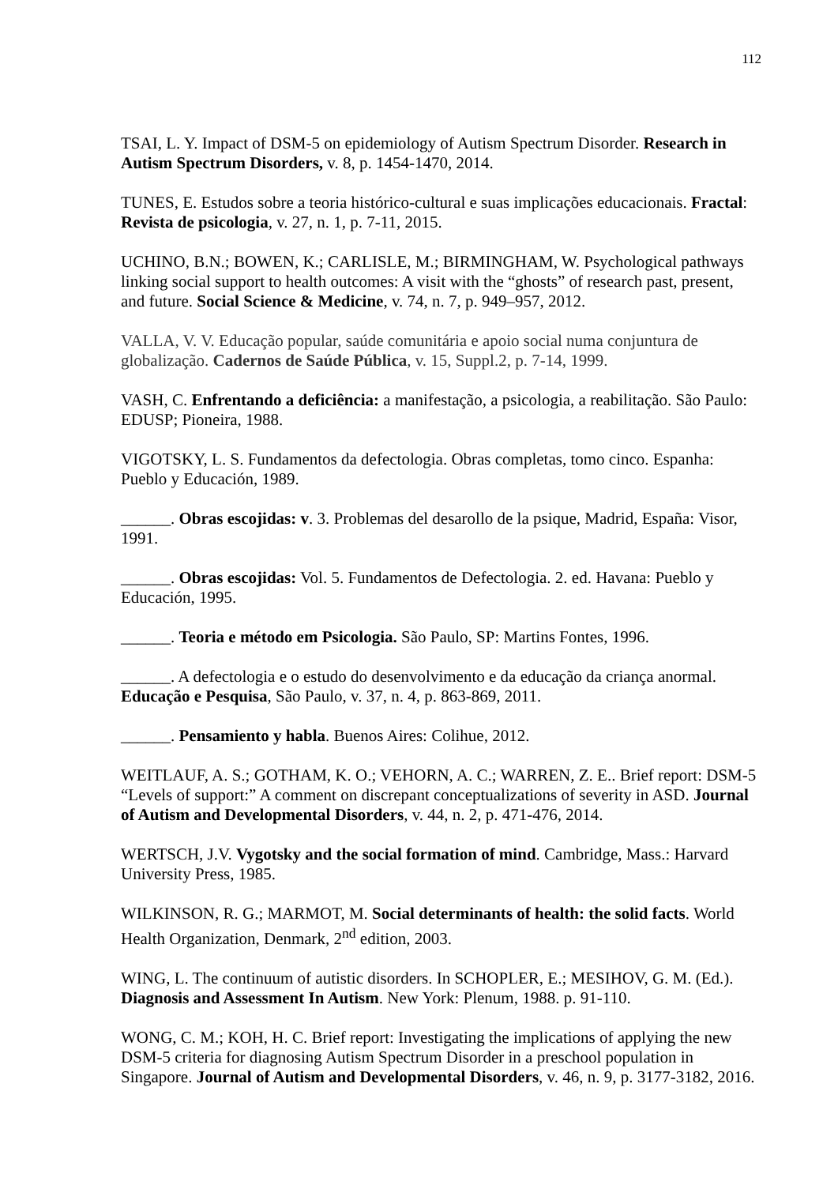112
TSAI, L. Y. Impact of DSM-5 on epidemiology of Autism Spectrum Disorder. Research in Autism Spectrum Disorders, v. 8, p. 1454-1470, 2014.
TUNES, E. Estudos sobre a teoria histórico-cultural e suas implicações educacionais. Fractal: Revista de psicologia, v. 27, n. 1, p. 7-11, 2015.
UCHINO, B.N.; BOWEN, K.; CARLISLE, M.; BIRMINGHAM, W. Psychological pathways linking social support to health outcomes: A visit with the “ghosts” of research past, present, and future. Social Science & Medicine, v. 74, n. 7, p. 949–957, 2012.
VALLA, V. V. Educação popular, saúde comunitária e apoio social numa conjuntura de globalização. Cadernos de Saúde Pública, v. 15, Suppl.2, p. 7-14, 1999.
VASH, C. Enfrentando a deficiência: a manifestação, a psicologia, a reabilitação. São Paulo: EDUSP; Pioneira, 1988.
VIGOTSKY, L. S. Fundamentos da defectologia. Obras completas, tomo cinco. Espanha: Pueblo y Educación, 1989.
______. Obras escojidas: v. 3. Problemas del desarollo de la psique, Madrid, España: Visor, 1991.
______. Obras escojidas: Vol. 5. Fundamentos de Defectologia. 2. ed. Havana: Pueblo y Educación, 1995.
______. Teoria e método em Psicologia. São Paulo, SP: Martins Fontes, 1996.
______. A defectologia e o estudo do desenvolvimento e da educação da criança anormal. Educação e Pesquisa, São Paulo, v. 37, n. 4, p. 863-869, 2011.
______. Pensamiento y habla. Buenos Aires: Colihue, 2012.
WEITLAUF, A. S.; GOTHAM, K. O.; VEHORN, A. C.; WARREN, Z. E.. Brief report: DSM-5 “Levels of support:” A comment on discrepant conceptualizations of severity in ASD. Journal of Autism and Developmental Disorders, v. 44, n. 2, p. 471-476, 2014.
WERTSCH, J.V. Vygotsky and the social formation of mind. Cambridge, Mass.: Harvard University Press, 1985.
WILKINSON, R. G.; MARMOT, M. Social determinants of health: the solid facts. World Health Organization, Denmark, 2<sup>nd</sup> edition, 2003.
WING, L. The continuum of autistic disorders. In SCHOPLER, E.; MESIHOV, G. M. (Ed.). Diagnosis and Assessment In Autism. New York: Plenum, 1988. p. 91-110.
WONG, C. M.; KOH, H. C. Brief report: Investigating the implications of applying the new DSM-5 criteria for diagnosing Autism Spectrum Disorder in a preschool population in Singapore. Journal of Autism and Developmental Disorders, v. 46, n. 9, p. 3177-3182, 2016.